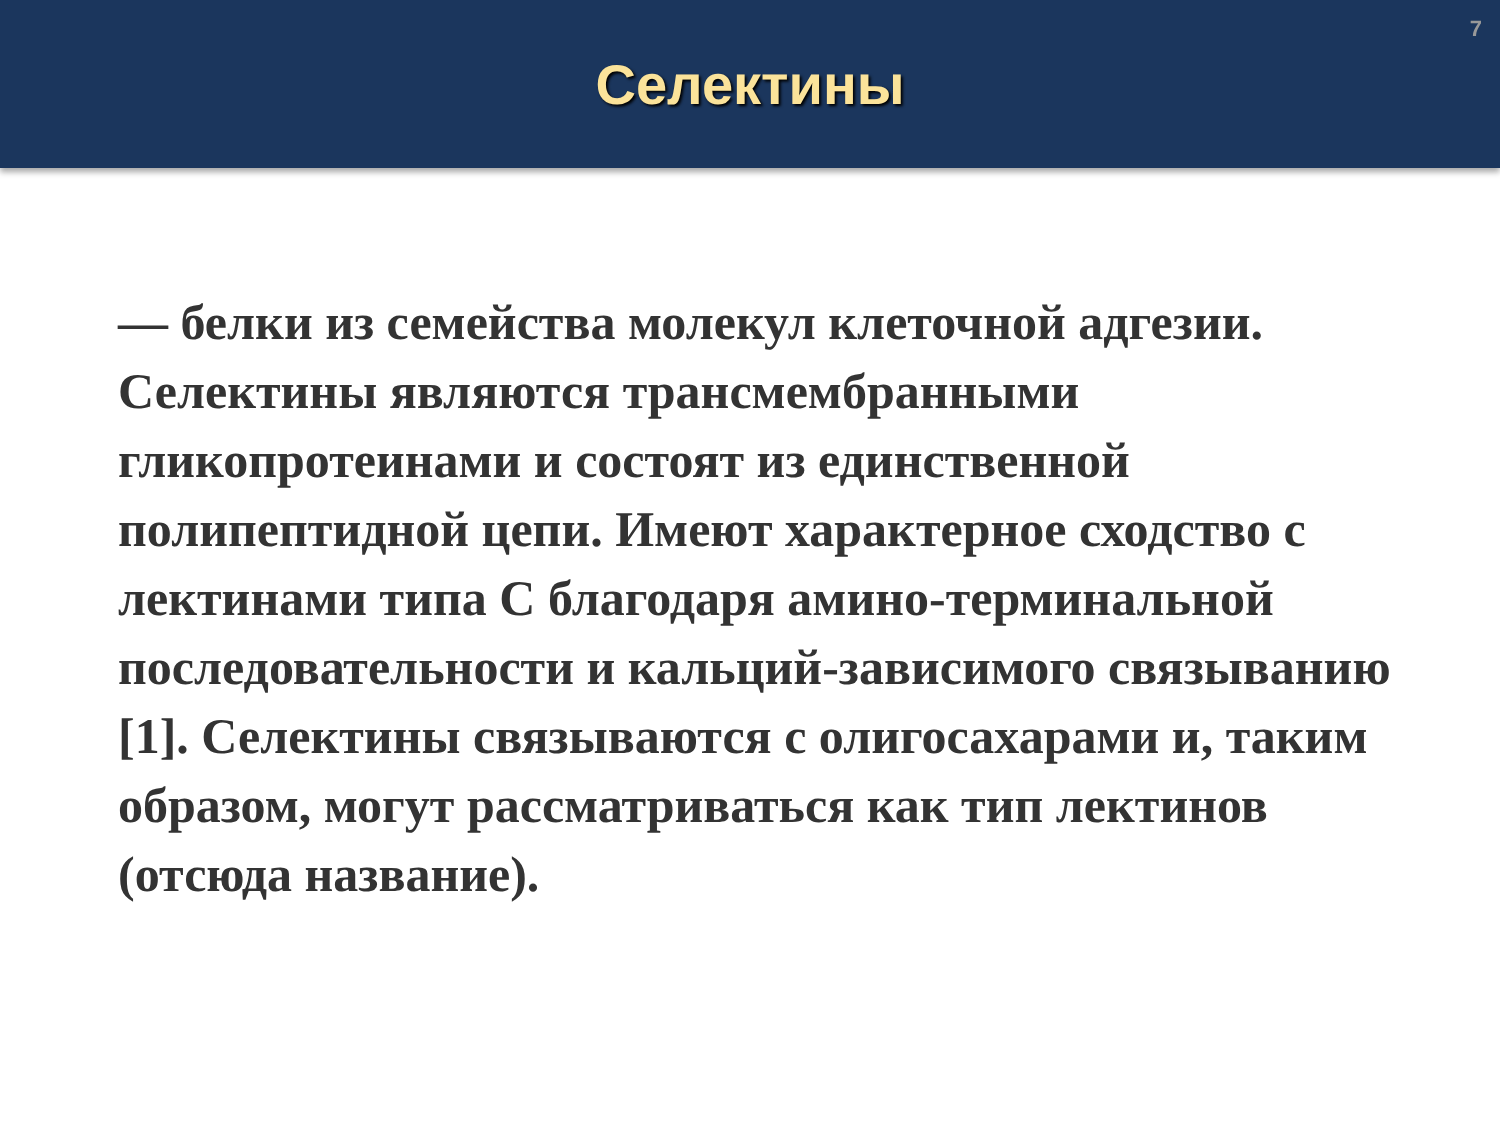Селектины
7
— белки из семейства молекул клеточной адгезии. Селектины являются трансмембранными гликопротеинами и состоят из единственной полипептидной цепи. Имеют характерное сходство с лектинами типа С благодаря амино-терминальной последовательности и кальций-зависимого связыванию [1]. Селектины связываются с олигосахарами и, таким образом, могут рассматриваться как тип лектинов (отсюда название).